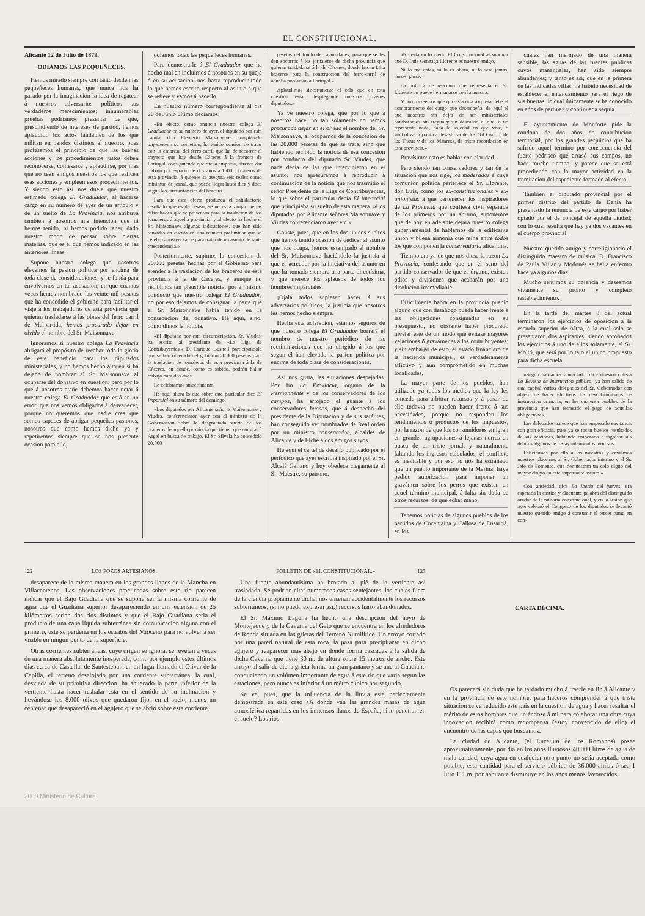EL CONSTITUCIONAL.
Alicante 12 de Julio de 1879.
ODIAMOS LAS PEQUEÑECES.
Hemos mirado siempre con tanto desden las pequeñeces humanas, que nunca nos ha pasado por la imaginacion la idea de regatear á nuestros adversarios políticos sus verdaderos merecimientos; innumerables pruebas podríamos presentar de que, prescindiendo de intereses de partido, hemos aplaudido los actos laudables de los que militan en bandos distintos al nuestro, pues profesamos el principio de que las buenas acciones y los procedimientos justos deben reconocerse, confesarse y aplaudirse, por mas que no sean amigos nuestros los que realicen esas acciones y empleen esos procedimientos. Y siendo esto así nos duele que nuestro estimado colega El Graduador, al hacerse cargo en su número de ayer de un artículo y de un suelto de La Provincia, nos atribuya tambien á nosotros una intencion que ni hemos tenido, ni hemos podido tener, dado nuestro modo de pensar sobre ciertas materias, que es el que hemos indicado en las anteriores líneas.
Supone nuestro colega que nosotros elevamos la pasion política por encima de toda clase de consideraciones, y se funda para envolvernos en tal acusacion, en que cuantas veces hemos nombrado las veinte mil pesetas que ha concedido el gobierno para facilitar el viaje á los trabajadores de esta provincia que quieran trasladarse á las obras del ferro carril de Malpartida, hemos procurado dejar en olvido el nombre del Sr. Maisonnave.
Ignoramos si nuestro colega La Provincia abrigará el propósito de recabar toda la gloria de este beneficio para los diputados ministeriales, y no hemos hecho alto en si ha dejado de nombrar al Sr. Maisonnave al ocuparse del donativo en cuestion; pero por lo que á nosotros atañe debemos hacer notar á nuestro colega El Graduador que está en un error, que nos vemos obligados á desvanecer, porque no queremos que nadie crea que somos capaces de abrigar pequeñas pasiones, nosotros que como hemos dicho ya y repetiremos siempre que se nos presente ocasion para ello,
odiamos todas las pequeñeces humanas.
Para demostrarle á El Graduador que ha hecho mal en incluirnos á nosotros en su queja ó en su acusacion, nos basta reproducir todo lo que hemos escrito respecto al asunto á que se refiere y vamos á hacerlo.
En nuestro número correspondiente al dia 20 de Junio último decíamos:
«En efecto, como anuncia nuestro colega El Graduador en su número de ayer, el diputado por esta capital don Eleuterio Maisonnave, cumpliendo dignamente su cometido, ha tenido ocasion de tratar con la empresa del ferro-carril que ha de recorrer el trayecto que hay desde Cáceres á la frontera de Portugal, consiguiendo que dicha empresa, ofrezca dar trabajo por espacio de dos años á 1500 jornaleros de esta provincia, á quienes se asegura seis reales como mínimun de jornal, que puede llegar hasta diez y doce segun las circunstancias del bracero.
Para que esta oferta produzca el satisfactorio resultado que es de desear, se necesita zanjar ciertas dificultades que se presentan para la traslacion de los jornaleros á aquella provincia, y al efecto ha hecho el Sr. Maisonnave algunas indicaciones, que han sido tomadas en cuenta en una reunion preliminar que se celebró anteayer tarde para tratar de un asunto de tanta trascendencia.»
Posteriormente, supimos la concesion de 20.000 pesetas hechas por el Gobierno para atender á la traslacion de los braceros de esta provincia á la de Cáceres, y aunque no recibimos tan plausible noticia, por el mismo conducto que nuestro colega El Graduador, no por eso dejamos de consignar la parte que el Sr. Maisonnave habia tenido en la consecucion del donativo. Hé aquí, sino, como dimos la noticia.
«El diputado por esta circunscripcion, Sr. Viudes, ha escrito al presidente de «La Liga de Contribuyentes,» D. Enrique Bushell participándole que se han obtenido del gobierno 20.000 pesetas para la traslacion de jornaleros de esta provincia á la de Cáceres, en donde, como es sabido, podrán hallar trabajo para dos años.
Lo celebramos sinceramente.
Hé aquí ahora lo que sobre este particular dice El Imparcial en su número del domingo.
«Los diputados por Alicante señores Maisonnave y Viudes, conferenciaron ayer con el ministro de la Gobernacion sobre la desgraciada suerte de los braceros de aquella provincia que tienen que emigrar á Argel en busca de trabajo. El Sr. Silvela ha concedido 20.000
pesetas del fondo de calamidades, para que se les den socorros á los jornaleros de dicha provincia que quieran trasladarse á la de Cáceres; donde hacen falta braceros para la construccion del ferro-carril de aquella poblacion á Portugal.»
Aplaudimos sinceramente el celo que en esta cuestion están desplegando nuestros jóvenes diputados.»
Ya vé nuestro colega, que por lo que á nosotros hace, no tan solamente no hemos procurado dejar en el olvido el nombre del Sr. Maisonnave, al ocuparnos de la concesion de las 20.000 pesetas de que se trata, sino que habiendo recibido la noticia de esa concesion por conducto del diputado Sr. Viudes, que nada decia de las que intervinieron en el asunto, nos apresuramos á reproducir á continuacion de la noticia que nos trasmitió el señor Presidente de la Liga de Contribuyentes, lo que sobre el particular decia El Imparcial que principiaba su suelto de esta manera. »Los diputados por Alicante señores Maisonnave y Viudes conferenciaron ayer etc.»
Conste, pues, que en los dos únicos sueltos que hemos tenido ocasion de dedicar al asunto que nos ocupa, hemos estampado el nombre del Sr. Maisonnave haciéndole la justicia á que es acreedor por la iniciativa del asunto en que ha tomado siempre una parte directísima, y que merece los aplausos de todos los hombres imparciales.
¡Ojala todos supiesen hacer á sus adversarios políticos, la justicia que nosotros les hemos hecho siempre.
Hecha esta aclaracion, estamos seguros de que nuestro colega El Graduador borrará el nombre de nuestro periódico de las recriminaciones que ha dirigido á los que segun él han elevado la pasion política por encima de toda clase de consideraciones.
Asi nos gusta, las situaciones despejadas. Por fin La Provincia, órgano de la Permannente y de los conservadores de los campos, ha arrojado el guante á los conservadores buenos, que á despecho del presidente de la Diputacion y de sus satélites, han conseguido ver nombrados de Real órden por un ministro conservador, alcaldes de Alicante y de Elche á dos amigos suyos.
Hé aquí el cartel de desafio publicado por el periódico que ayer escribia inspirado por el Sr. Alcalá Galiano y hoy obedece ciegamente al Sr. Maestre, su patrono.
«No está en lo cierto El Constitucional al suponer que D. Luis Gonzaga Llorente es nuestro amigo.
Ni lo fué antes, ni lo es ahora, ni lo será jamás, jamás, jamás.
La política de reaccion que representa el Sr. Llorente no puede hermanarse con la nuestra.
Y como creemos que quizás á una sorpresa debe el nombramiento del cargo que desempeña, de aquí el que nosotros sin dejar de ser ministeriales combatamos sin tregua y sin descanso al que, ó no representa nada, dada la soledad en que vive, ó simboliza la política desastrosa de los Gil Osorio, de los Thous y de los Manresa, de triste recordacion en esta provincia.»
Bravísimo: esto es hablar con claridad.
Pero siendo tan conservadores y tan de la situacion que nos rige, los moderados á cuya comunion política pertenece el Sr. Llorente, don Luis, como los ex-constitucionales y ex-unionistas á que pertenecen los inspiradores de La Provincia que confiesa vivir separada de los primeros por un abismo, suponemos que de hoy en adelante dejará nuestro colega gubernamental de hablarnos de la edificante union y buena armonía que reina entre todos los que componen la conservaduría alicantina.
Tiempo era ya de que nos diese la razon La Provincia, confesando que en el seno del partido conservador de que es órgano, existen ódios y divisiones que acabarán por una disolucion irremediable.
Dificilmente habrá en la provincia pueblo alguno que con desahogo pueda hacer frente á las obligaciones consignadas en su presupuesto, no obstante haber procurado nivelar éste de un modo que evitase mayores vejaciones ó gravámenes á los contribuyentes; y sin embargo de esto, el estado financiero de la hacienda municipal, es verdaderamente aflictivo y aun comprometido en muchas localidades.
La mayor parte de los pueblos, han utilizado ya todos los medios que la ley les concede para arbitrar recursos y á pesar de ello todavia no pueden hacer frente á sus necesidades, porque no responden los rendimientos ó productos de los impuestos, por la razon de que los consumidores emigran en grandes agrupaciones á lejanas tierras en busca de un triste jornal, y naturalmente faltando los ingresos calculados, el conflicto es inevitable y por eso no nos ha estrañado que un pueblo importante de la Marina, haya pedido autorizacion para imponer un gravámen sobre los perros que existen en aquel término municipal, á falta sin duda de otros recursos, de que echar mano.
Tenemos noticias de algunos pueblos de los partidos de Cocentaina y Callosa de Ensarriá, en los
cuales han mermado de una manera sensible, las aguas de las fuentes públicas cuyos manantiales, han sido siempre abundantes; y tanto es así, que en la primera de las indicadas villas, ha habido necesidad de establecer el entandamiento para el riego de sus huertas, lo cual únicamente se ha conocido en años de pertinaz y continuada sequía.
El ayuntamiento de Monforte pide la condona de dos años de contribucion territorial, por los grandes perjuicios que ha sufrido aquel término por consecuencia del fuerte pedrisco que arrasó sus campos, no hace mucho tiempo; y parece que se está procediendo con la mayor actividad en la tramitacion del espediente formado al efecto.
Tambien el diputado provincial por el primer distrito del partido de Denia ha presentado la renuncia de este cargo por haber optado por el de concejal de aquella ciudad; con lo cual resulta que hay ya dos vacantes en el cuerpo provincial.
Nuestro querido amigo y correligionario el distinguido maestro de música, D. Francisco de Paula Villar y Modonés se halla enfermo hace ya algunos dias.
Mucho sentimos su dolencia y deseamos vivamente su pronto y completo restablecimiento.
En la tarde del mártes 8 del actual terminaron los ejercicios de oposicion á la escuela superior de Altea, á la cual solo se presentaron dos aspirantes, siendo aprobados los ejercicios á uno de ellos solamente, el Sr. Moltó, que será por lo tato el único propuesto para dicha escuela.
«Segun habiamos anunciado, dice nuestro colega La Revista de Instruccion pública, ya han salido de esta capital varios delegados del Sr. Gobernador con objeto de hacer efectivos los descubrimientos de instruccion primaria, en los cuarenta pueblos de la provincia que han retrasado el pago de aquellas obligaciones.
Los delegados parece que han empezado sus tareas con gran eficacia, pues ya se tocan buenos resultados de sus gestiones, habiendo empezado á ingresar sus débitos algunos de los ayuntamientos morosos.
Felicitamos por ello á los maestros y enviamos nuestros plácemes al Sr. Gobernador interino y al Sr. Jefe de Fomento, que demuestran un celo digno del mayor elogio en este importante asunto.»
Con ansiedad, dice La Iberia del jueves, era esperada la castiza y elocuente palabra del distinguido orador de la minoría constitucional, y en la sesion que ayer celebró el Congreso de los diputados se levantó nuestro querido amigo á consumir el tercer turno en con-
122 LOS POZOS ARTESIANOS.
desaparece de la misma manera en los grandes llanos de la Mancha en Villacentenos. Las observaciones practicadas sobre este rio parecen indicar que el Bajo Guadiana que se supone ser la misma corriente de agua que el Guadiana superior desapareciendo en una estension de 25 kilómetros serian dos rios distintos y que el Bajo Guadiana seria el producto de una capa líquida subterránea sin comunicacion alguna con el primero; este se perderia en los estratos del Mioceno para no volver á ser visible en ningun punto de la superficie.
Otras corrientes subterráneas, cuyo origen se ignora, se revelan á veces de una manera absolutamente inesperada, como por ejemplo estos últimos dias cerca de Castellar de Santesteban, en un lugar llamado el Olivar de la Capilla, el terreno desalojado por una corriente subterránea, la cual, desviada de su primitiva direccion, ha ahuecado la parte inferior de la vertiente hasta hacer resbalar esta en el sentido de su inclinacion y llevándose los 8.000 olivos que quedaron fijos en el suelo, menos un centenar que desapareció en el agujero que se abrió sobre esta corriente.
FOLLETIN DE «EL CONSTITUCIONAL.» 123
Una fuente abundantísima ha brotado al pié de la vertiente asi trasladada. Se podrian citar numerosos casos semejantes, los cuales fuera de la ciencia propiamente dicha, nos enseñan accidentalmente los recursos subterráneos, (si no puedo expresar asi,) recursos harto abandonados.
El Sr. Máximo Laguna ha hecho una descripcion del hoyo de Montejaque y de la Caverna del Gato que se encuentra en los alrededores de Ronda situada en las grietas del Terreno Numilítico. Un arroyo cortado por una pared natural de esta roca, la pasa para precipitarse en dicho agujero y reaparecer mas abajo en donde forma cascadas á la salida de dicha Caverna que tiene 30 m. de altura sobre 15 metros de ancho. Este arroyo al salir de dicha grieta forma un gran pantano y se une al Guadiano conduciendo un volúmen importante de agua á este rio que varia segun las estaciones, pero nunca es inferior á un métro cúbico por segundo.
Se vé, pues, que la influencia de la lluvia está perfectamente demostrada en este caso ¿A donde van las grandes masas de agua atmosférica repartidas en los inmensos llanos de España, sino penetran en el suelo? Los rios
CARTA DÉCIMA.
Os parecerá sin duda que he tardado mucho á traerle en fin á Alicante y en la provincia de este nombre, para haceros comprender á que triste situacion se ve reducido este pais en la cuestion de agua y hacer resaltar el mérito de estos hombres que uniéndose á mi para colaborar una obra cuya innovacion recibirá como recompensa (estoy convencido de ello) el encuentro de las capas que buscamos.
La ciudad de Alicante, (el Lucetum de los Romanos) posee aproximativamente, por dia en los años lluviosos 40.000 litros de agua de mala calidad, cuya agua en cualquier otro punto no sería aceptada como potable; esta cantidad para el servicio público de 36.000 almas ó sea 1 litro 111 m. por habitante disminuye en los años ménos favorecidos.
2008 Ministerio de Cultura